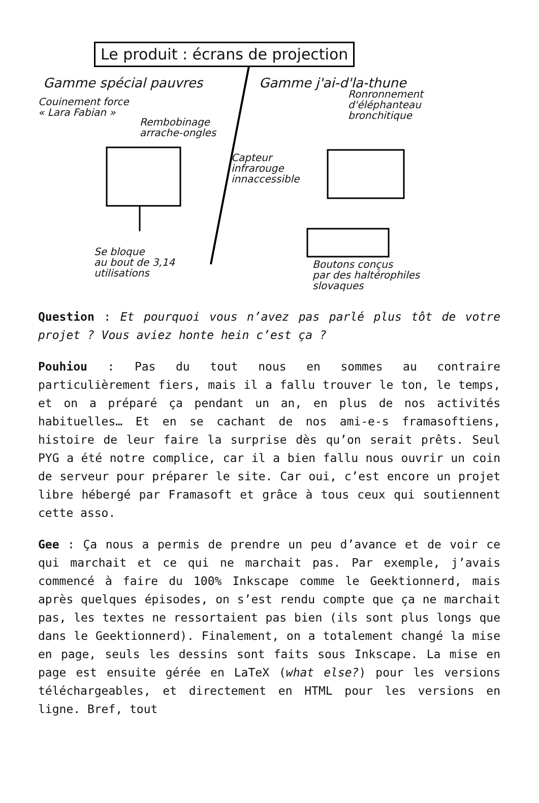Le produit : écrans de projection
Gamme spécial pauvres Gamme j'ai-d'la-thune
Couinement force
« Lara Fabian »
Rembobinage
arrache-ongles
Ronronnement
d'éléphanteau
bronchitique
Capteur
infrarouge
innaccessible
Se bloque
au bout de 3,14
utilisations
Boutons conçus
par des haltérophiles
slovaques
Question : Et pourquoi vous n’avez pas parlé plus tôt de votre projet ? Vous aviez honte hein c’est ça ?
Pouhiou : Pas du tout nous en sommes au contraire particulièrement fiers, mais il a fallu trouver le ton, le temps, et on a préparé ça pendant un an, en plus de nos activités habituelles… Et en se cachant de nos ami-e-s framasoftiens, histoire de leur faire la surprise dès qu’on serait prêts. Seul PYG a été notre complice, car il a bien fallu nous ouvrir un coin de serveur pour préparer le site. Car oui, c’est encore un projet libre hébergé par Framasoft et grâce à tous ceux qui soutiennent cette asso.
Gee : Ça nous a permis de prendre un peu d’avance et de voir ce qui marchait et ce qui ne marchait pas. Par exemple, j’avais commencé à faire du 100% Inkscape comme le Geektionnerd, mais après quelques épisodes, on s’est rendu compte que ça ne marchait pas, les textes ne ressortaient pas bien (ils sont plus longs que dans le Geektionnerd). Finalement, on a totalement changé la mise en page, seuls les dessins sont faits sous Inkscape. La mise en page est ensuite gérée en LaTeX (what else?) pour les versions téléchargeables, et directement en HTML pour les versions en ligne. Bref, tout